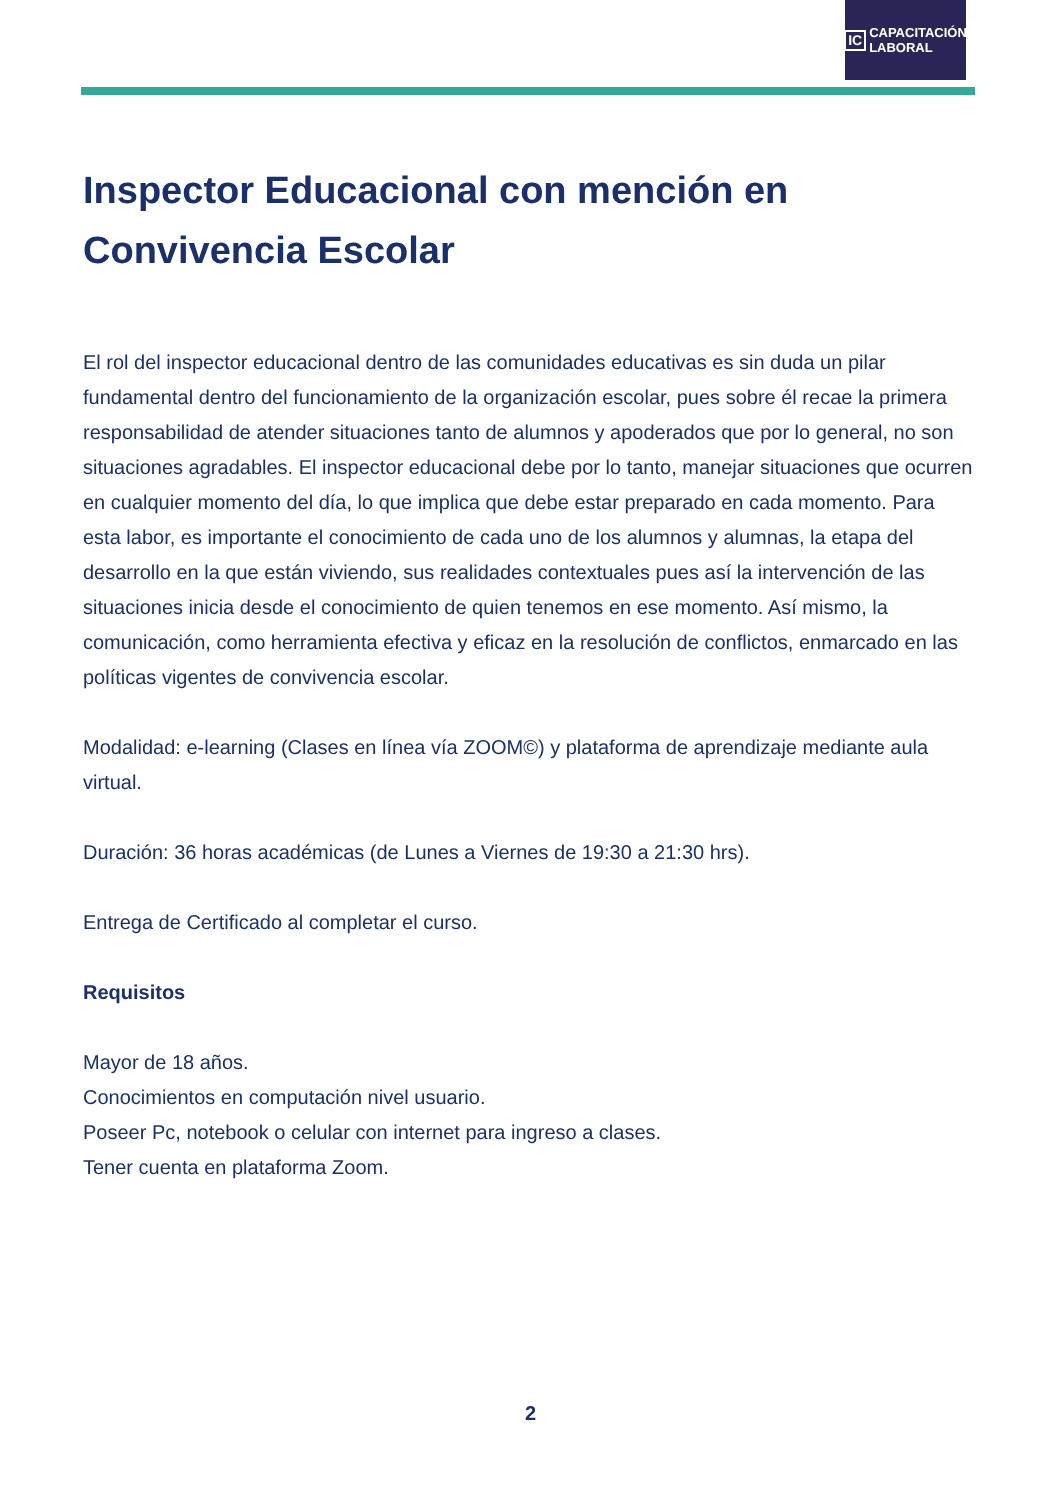IC CAPACITACIÓN
LABORAL
Inspector Educacional con mención en Convivencia Escolar
El rol del inspector educacional dentro de las comunidades educativas es sin duda un pilar fundamental dentro del funcionamiento de la organización escolar, pues sobre él recae la primera responsabilidad de atender situaciones tanto de alumnos y apoderados que por lo general, no son situaciones agradables. El inspector educacional debe por lo tanto, manejar situaciones que ocurren en cualquier momento del día, lo que implica que debe estar preparado en cada momento. Para esta labor, es importante el conocimiento de cada uno de los alumnos y alumnas, la etapa del desarrollo en la que están viviendo, sus realidades contextuales pues así la intervención de las situaciones inicia desde el conocimiento de quien tenemos en ese momento. Así mismo, la comunicación, como herramienta efectiva y eficaz en la resolución de conflictos, enmarcado en las políticas vigentes de convivencia escolar.
Modalidad: e-learning (Clases en línea vía ZOOM©) y plataforma de aprendizaje mediante aula virtual.
Duración: 36 horas académicas (de Lunes a Viernes de 19:30 a 21:30 hrs).
Entrega de Certificado al completar el curso.
Requisitos
Mayor de 18 años.
Conocimientos en computación nivel usuario.
Poseer Pc, notebook o celular con internet para ingreso a clases.
Tener cuenta en plataforma Zoom.
2